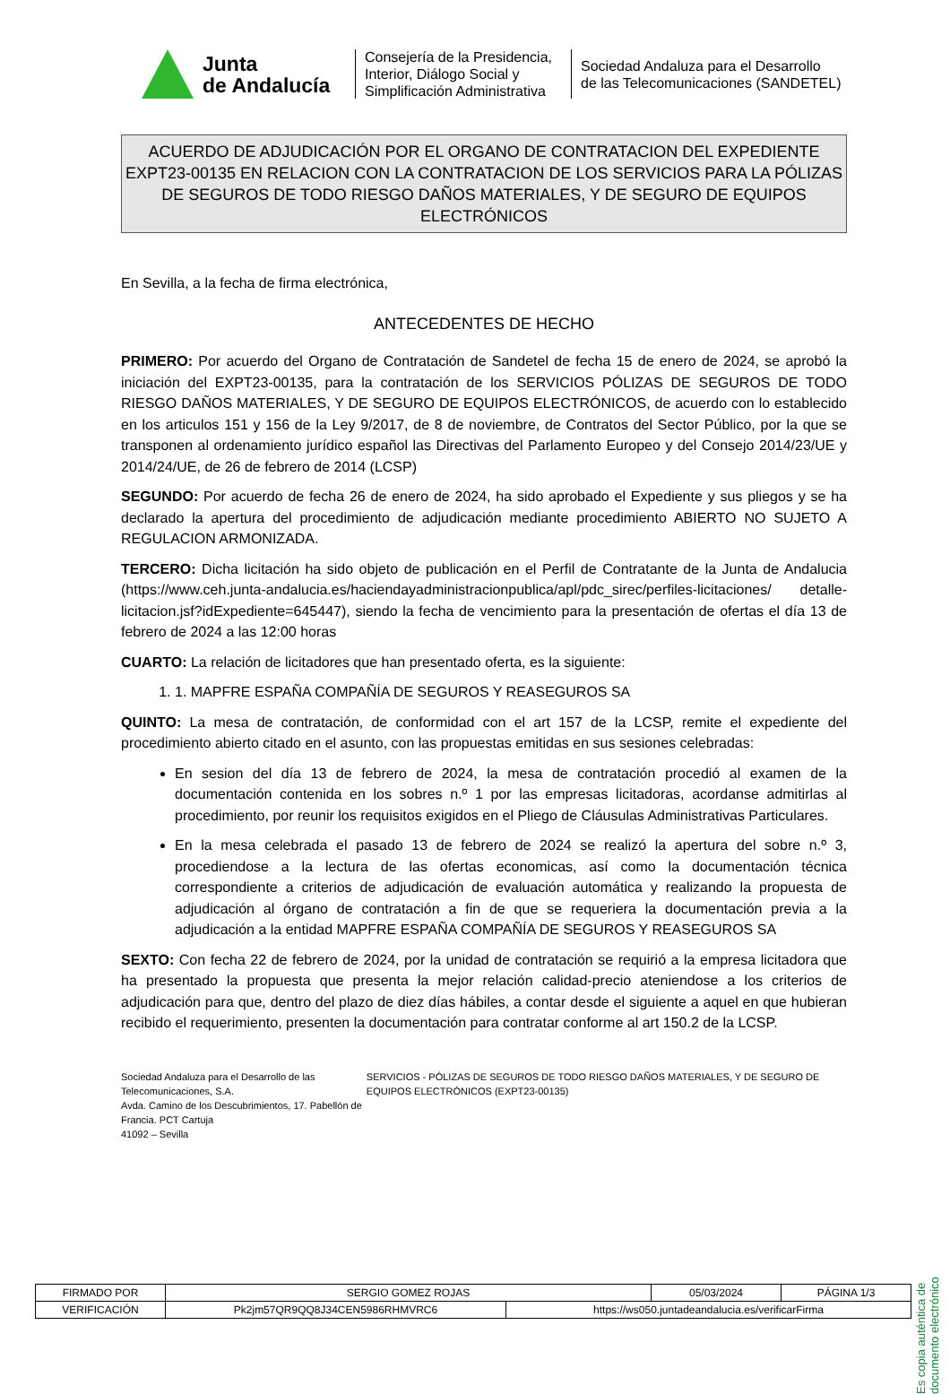Junta
de Andalucía
Consejería de la Presidencia, Interior, Diálogo Social y Simplificación Administrativa
Sociedad Andaluza para el Desarrollo
de las Telecomunicaciones (SANDETEL)
ACUERDO DE ADJUDICACIÓN POR EL ORGANO DE CONTRATACION DEL EXPEDIENTE EXPT23-00135 EN RELACION CON LA CONTRATACION DE LOS SERVICIOS PARA LA PÓLIZAS DE SEGUROS DE TODO RIESGO DAÑOS MATERIALES, Y DE SEGURO DE EQUIPOS ELECTRÓNICOS
En Sevilla, a la fecha de firma electrónica,
ANTECEDENTES DE HECHO
PRIMERO: Por acuerdo del Organo de Contratación de Sandetel de fecha 15 de enero de 2024, se aprobó la iniciación del EXPT23-00135, para la contratación de los SERVICIOS PÓLIZAS DE SEGUROS DE TODO RIESGO DAÑOS MATERIALES, Y DE SEGURO DE EQUIPOS ELECTRÓNICOS, de acuerdo con lo establecido en los articulos 151 y 156 de la Ley 9/2017, de 8 de noviembre, de Contratos del Sector Público, por la que se transponen al ordenamiento jurídico español las Directivas del Parlamento Europeo y del Consejo 2014/23/UE y 2014/24/UE, de 26 de febrero de 2014 (LCSP)
SEGUNDO: Por acuerdo de fecha 26 de enero de 2024, ha sido aprobado el Expediente y sus pliegos y se ha declarado la apertura del procedimiento de adjudicación mediante procedimiento ABIERTO NO SUJETO A REGULACION ARMONIZADA.
TERCERO: Dicha licitación ha sido objeto de publicación en el Perfil de Contratante de la Junta de Andalucia (https://www.ceh.junta-andalucia.es/haciendayadministracionpublica/apl/pdc_sirec/perfiles-licitaciones/ detalle-licitacion.jsf?idExpediente=645447), siendo la fecha de vencimiento para la presentación de ofertas el día 13 de febrero de 2024 a las 12:00 horas
CUARTO: La relación de licitadores que han presentado oferta, es la siguiente:
1. 1. MAPFRE ESPAÑA COMPAÑÍA DE SEGUROS Y REASEGUROS SA
QUINTO: La mesa de contratación, de conformidad con el art 157 de la LCSP, remite el expediente del procedimiento abierto citado en el asunto, con las propuestas emitidas en sus sesiones celebradas:
En sesion del día 13 de febrero de 2024, la mesa de contratación procedió al examen de la documentación contenida en los sobres n.º 1 por las empresas licitadoras, acordanse admitirlas al procedimiento, por reunir los requisitos exigidos en el Pliego de Cláusulas Administrativas Particulares.
En la mesa celebrada el pasado 13 de febrero de 2024 se realizó la apertura del sobre n.º 3, procediendose a la lectura de las ofertas economicas, así como la documentación técnica correspondiente a criterios de adjudicación de evaluación automática y realizando la propuesta de adjudicación al órgano de contratación a fin de que se requeriera la documentación previa a la adjudicación a la entidad MAPFRE ESPAÑA COMPAÑÍA DE SEGUROS Y REASEGUROS SA
SEXTO: Con fecha 22 de febrero de 2024, por la unidad de contratación se requirió a la empresa licitadora que ha presentado la propuesta que presenta la mejor relación calidad-precio ateniendose a los criterios de adjudicación para que, dentro del plazo de diez días hábiles, a contar desde el siguiente a aquel en que hubieran recibido el requerimiento, presenten la documentación para contratar conforme al art 150.2 de la LCSP.
Sociedad Andaluza para el Desarrollo de las Telecomunicaciones, S.A.
Avda. Camino de los Descubrimientos, 17. Pabellón de Francia. PCT Cartuja
41092 – Sevilla
SERVICIOS - PÓLIZAS DE SEGUROS DE TODO RIESGO DAÑOS MATERIALES, Y DE SEGURO DE EQUIPOS ELECTRÓNICOS (EXPT23-00135)
Es copia auténtica de documento electrónico
| FIRMADO POR | SERGIO GOMEZ ROJAS | | 05/03/2024 | PÁGINA 1/3 |
| VERIFICACIÓN | Pk2jm57QR9QQ8J34CEN5986RHMVRC6 | https://ws050.juntadeandalucia.es/verificarFirma | | |